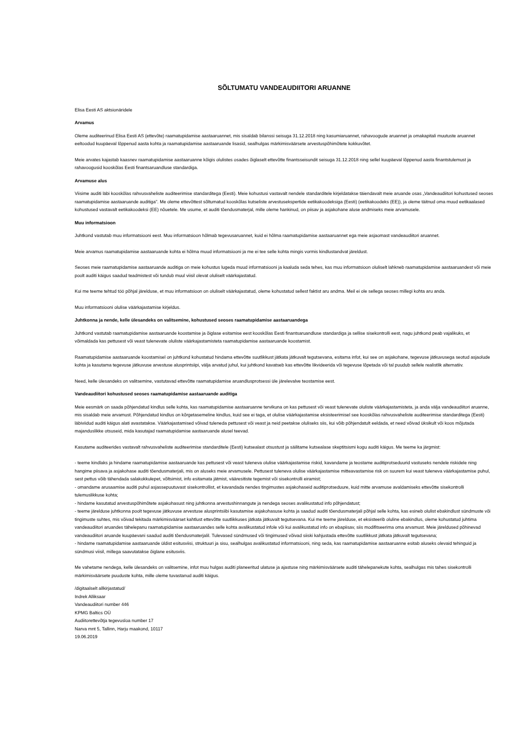SÕLTUMATU VANDEAUDIITORI ARUANNE
Elisa Eesti AS aktsionäridele
Arvamus
Oleme auditeerinud Elisa Eesti AS (ettevõte) raamatupidamise aastaaruannet, mis sisaldab bilanssi seisuga 31.12.2018 ning kasumiaruannet, rahavoogude aruannet ja omakapitali muutuste aruannet eeltoodud kuupäeval lõppenud aasta kohta ja raamatupidamise aastaaruande lisasid, sealhulgas märkimisväärsete arvestuspõhimõtete kokkuvõtet.
Meie arvates kajastab kaasnev raamatupidamise aastaaruanne kõigis olulistes osades õiglaselt ettevõtte finantsseisundit seisuga 31.12.2018 ning sellel kuupäeval lõppenud aasta finantstulemust ja rahavoogusid kooskõlas Eesti finantsaruandluse standardiga.
Arvamuse alus
Viisime auditi läbi kooskõlas rahvusvaheliste auditeerimise standarditega (Eesti). Meie kohustusi vastavalt nendele standarditele kirjeldatakse täiendavalt meie aruande osas „Vandeaudiitori kohustused seoses raamatupidamise aastaaruande auditiga”. Me oleme ettevõttest sõltumatud kooskõlas kutseliste arvestusekspertide eetikakoodeksiga (Eesti) (eetikakoodeks (EE)), ja oleme täitnud oma muud eetikaalased kohustused vastavalt eetikakoodeksi (EE) nõuetele. Me usume, et auditi tõendusmaterjal, mille oleme hankinud, on piisav ja asjakohane aluse andmiseks meie arvamusele.
Muu informatsioon
Juhtkond vastutab muu informatsiooni eest. Muu informatsioon hõlmab tegevusaruannet, kuid ei hõlma raamatupidamise aastaaruannet ega meie asjaomast vandeaudiitori aruannet.
Meie arvamus raamatupidamise aastaaruande kohta ei hõlma muud informatsiooni ja me ei tee selle kohta mingis vormis kindlustandvat järeldust.
Seoses meie raamatupidamise aastaaruande auditiga on meie kohustus lugeda muud informatsiooni ja kaaluda seda tehes, kas muu informatsioon oluliselt lahkneb raamatupidamise aastaaruandest või meie poolt auditi käigus saadud teadmistest või tundub muul viisil olevat oluliselt väärkajastatud.
Kui me teeme tehtud töö põhjal järelduse, et muu informatsioon on oluliselt väärkajastatud, oleme kohustatud sellest faktist aru andma. Meil ei ole sellega seoses millegi kohta aru anda.
Muu informatsiooni olulise väärkajastamise kirjeldus.
Juhtkonna ja nende, kelle ülesandeks on valitsemine, kohustused seoses raamatupidamise aastaaruandega
Juhtkond vastutab raamatupidamise aastaaruande koostamise ja õiglase esitamise eest kooskõlas Eesti finantsaruandluse standardiga ja sellise sisekontrolli eest, nagu juhtkond peab vajalikuks, et võimaldada kas pettusest või veast tulenevate oluliste väärkajastamisteta raamatupidamise aastaaruande koostamist.
Raamatupidamise aastaaruande koostamisel on juhtkond kohustatud hindama ettevõtte suutlikkust jätkata jätkuvalt tegutsevana, esitama infot, kui see on asjakohane, tegevuse jätkuvusega seotud asjaolude kohta ja kasutama tegevuse jätkuvuse arvestuse alusprintsiipi, välja arvatud juhul, kui juhtkond kavatseb kas ettevõtte likvideerida või tegevuse lõpetada või tal puudub sellele realistlik alternatiiv.
Need, kelle ülesandeks on valitsemine, vastutavad ettevõtte raamatupidamise aruandlusprotsessi üle järelevalve teostamise eest.
Vandeaudiitori kohustused seoses raamatupidamise aastaaruande auditiga
Meie eesmärk on saada põhjendatud kindlus selle kohta, kas raamatupidamise aastaaruanne tervikuna on kas pettusest või veast tulenevate oluliste väärkajastamisteta, ja anda välja vandeaudiitori aruanne, mis sisaldab meie arvamust. Põhjendatud kindlus on kõrgetasemeline kindlus, kuid see ei taga, et olulise väärkajastamise eksisteerimisel see kooskõlas rahvusvaheliste auditeerimise standarditega (Eesti) läbiviidud auditi käigus alati avastatakse. Väärkajastamised võivad tuleneda pettusest või veast ja neid peetakse oluliseks siis, kui võib põhjendatult eeldada, et need võivad üksikult või koos mõjutada majanduslikke otsuseid, mida kasutajad raamatupidamise aastaaruande alusel teevad.
Kasutame auditeerides vastavalt rahvusvaheliste auditeerimise standarditele (Eesti) kutsealast otsustust ja säilitame kutsealase skeptitsismi kogu auditi käigus. Me teeme ka järgmist:
- teeme kindlaks ja hindame raamatupidamise aastaaruande kas pettusest või veast tuleneva olulise väärkajastamise riskid, kavandame ja teostame auditiprotseduurid vastuseks nendele riskidele ning hangime piisava ja asjakohase auditi tõendusmaterjali, mis on aluseks meie arvamusele. Pettusest tuleneva olulise väärkajastamise mitteavastamise risk on suurem kui veast tuleneva väärkajastamise puhul, sest pettus võib tähendada salakokkulepet, võltsimist, info esitamata jätmist, vääresitiste tegemist või sisekontrolli eiramist;
- omandame arusaamise auditi puhul asjassepuutuvast sisekontrollist, et kavandada nendes tingimustes asjakohaseid auditiprotseduure, kuid mitte arvamuse avaldamiseks ettevõtte sisekontrolli tulemuslikkuse kohta;
- hindame kasutatud arvestuspõhimõtete asjakohasust ning juhtkonna arvestushinnangute ja nendega seoses avalikustatud info põhjendatust;
- teeme järelduse juhtkonna poolt tegevuse jätkuvuse arvestuse alusprintsiibi kasutamise asjakohasuse kohta ja saadud auditi tõendusmaterjali põhjal selle kohta, kas esineb olulist ebakindlust sündmuste või tingimuste suhtes, mis võivad tekitada märkimisväärset kahtlust ettevõtte suutlikkuses jätkata jätkuvalt tegutsevana. Kui me teeme järelduse, et eksisteerib oluline ebakindlus, oleme kohustatud juhtima vandeaudiitori aruandes tähelepanu raamatupidamise aastaaruandes selle kohta avalikustatud infole või kui avalikustatud info on ebapiisav, siis modifitseerima oma arvamust. Meie järeldused põhinevad vandeaudiitori aruande kuupäevani saadud auditi tõendusmaterjalil. Tulevased sündmused või tingimused võivad siiski kahjustada ettevõtte suutlikkust jätkata jätkuvalt tegutsevana;
- hindame raamatupidamise aastaaruande üldist esitusviisi, struktuuri ja sisu, sealhulgas avalikustatud informatsiooni, ning seda, kas raamatupidamise aastaaruanne esitab aluseks olevaid tehinguid ja sündmusi viisil, millega saavutatakse õiglane esitusviis.
Me vahetame nendega, kelle ülesandeks on valitsemine, infot muu hulgas auditi planeeritud ulatuse ja ajastuse ning märkimisväärsete auditi tähelepanekute kohta, sealhulgas mis tahes sisekontrolli märkimisväärsete puuduste kohta, mille oleme tuvastanud auditi käigus.
/digitaalselt allkirjastatud/
Indrek Alliksaar
Vandeaudiitori number 446
KPMG Baltics OÜ
Audiitorettevõtja tegevusloa number 17
Narva mnt 5, Tallinn, Harju maakond, 10117
19.06.2019